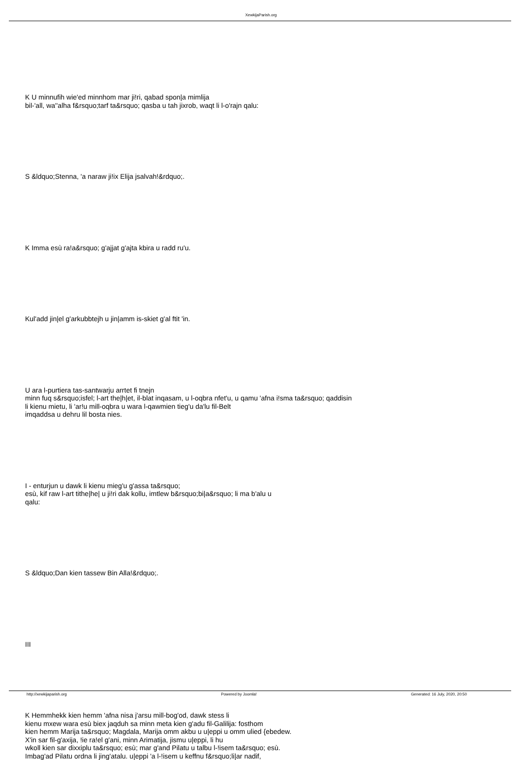XewkijaParish.org
K U minnufih wie'ed minnhom mar ji!ri, qabad spon|a mimlija
bil-'all, wa''alha f&rsquo;tarf ta&rsquo; qasba u tah jixrob, waqt li l-o'rajn qalu:
S &ldquo;Stenna, 'a naraw ji!ix Elija jsalvah!&rdquo;.
K Imma esù ra!a&rsquo; g'ajjat g'ajta kbira u radd ru'u.
Kul'add jin|el g'arkubbtejh u jin|amm is-skiet g'al ftit 'in.
U ara l-purtiera tas-santwarju arrtet fi tnejn
minn fuq s&rsquo;isfel; l-art the|h|et, il-blat inqasam, u l-oqbra nfet'u, u qamu 'afna i!sma ta&rsquo; qaddisin
li kienu mietu, li 'ar!u mill-oqbra u wara l-qawmien tieg'u da'lu fil-Belt
imqaddsa u dehru lil bosta nies.
I - enturjun u dawk li kienu mieg'u g'assa ta&rsquo;
esù, kif raw l-art tithe|he| u ji!ri dak kollu, imtlew b&rsquo;bi|a&rsquo; li ma b'alu u
qalu:
S &ldquo;Dan kien tassew Bin Alla!&rdquo;.
III
K Hemmhekk kien hemm 'afna nisa j'arsu mill-bog'od, dawk stess li
kienu mxew wara esù biex jaqduh sa minn meta kien g'adu fil-Galilija: fosthom
kien hemm Marija ta&rsquo; Magdala, Marija omm akbu u u|eppi u omm ulied {ebedew.
X'in sar fil-g'axija, !ie ra!el g'ani, minn Arimatija, jismu u|eppi, li hu
wkoll kien sar dixxiplu ta&rsquo; esù; mar g'and Pilatu u talbu l-!isem ta&rsquo; esù.
Imbag'ad Pilatu ordna li jing'atalu. u|eppi 'a l-!isem u keffnu f&rsquo;li|ar nadif,
http://xewkijaparish.org Powered by Joomla! Generated: 16 July, 2020, 20:50